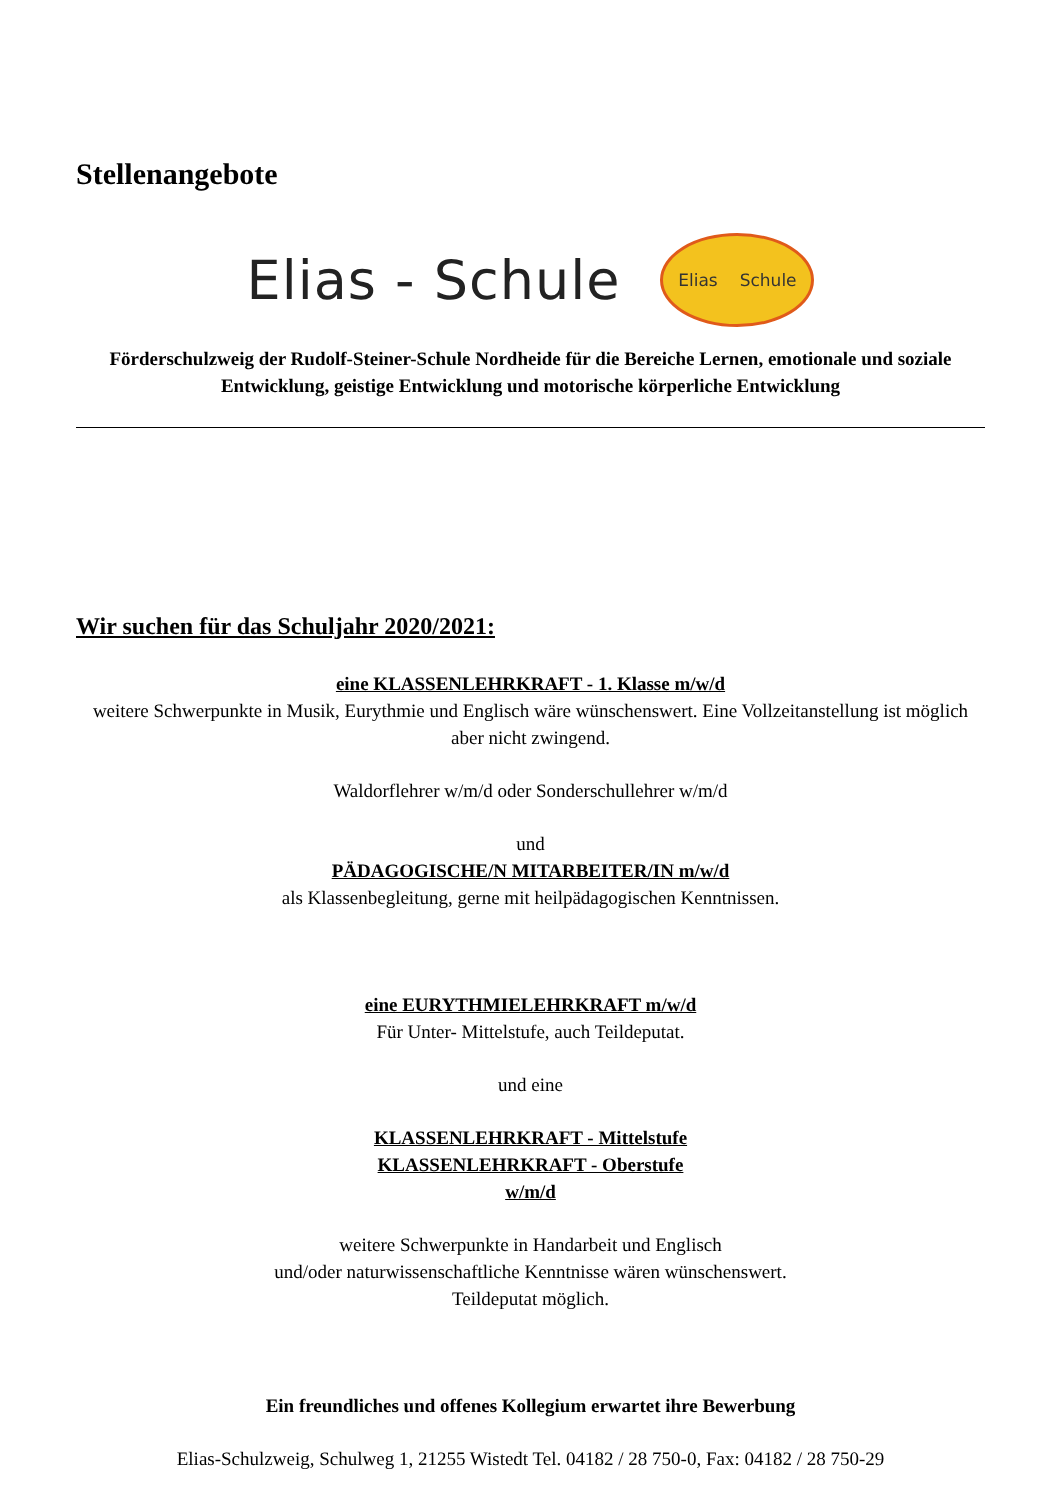Stellenangebote
Elias - Schule
Elias Schule
Förderschulzweig der Rudolf-Steiner-Schule Nordheide für die Bereiche Lernen, emotionale und soziale Entwicklung, geistige Entwicklung und motorische körperliche Entwicklung
Wir suchen für das Schuljahr 2020/2021:
eine KLASSENLEHRKRAFT - 1. Klasse m/w/d
weitere Schwerpunkte in Musik, Eurythmie und Englisch wäre wünschenswert. Eine Vollzeitanstellung ist möglich aber nicht zwingend.
Waldorflehrer w/m/d oder Sonderschullehrer w/m/d
und
PÄDAGOGISCHE/N MITARBEITER/IN m/w/d
als Klassenbegleitung, gerne mit heilpädagogischen Kenntnissen.
eine EURYTHMIELEHRKRAFT m/w/d
Für Unter- Mittelstufe, auch Teildeputat.
und eine
KLASSENLEHRKRAFT - Mittelstufe
KLASSENLEHRKRAFT - Oberstufe
w/m/d
weitere Schwerpunkte in Handarbeit und Englisch
und/oder naturwissenschaftliche Kenntnisse wären wünschenswert.
Teildeputat möglich.
Ein freundliches und offenes Kollegium erwartet ihre Bewerbung
Elias-Schulzweig, Schulweg 1, 21255 Wistedt Tel. 04182 / 28 750-0, Fax: 04182 / 28 750-29